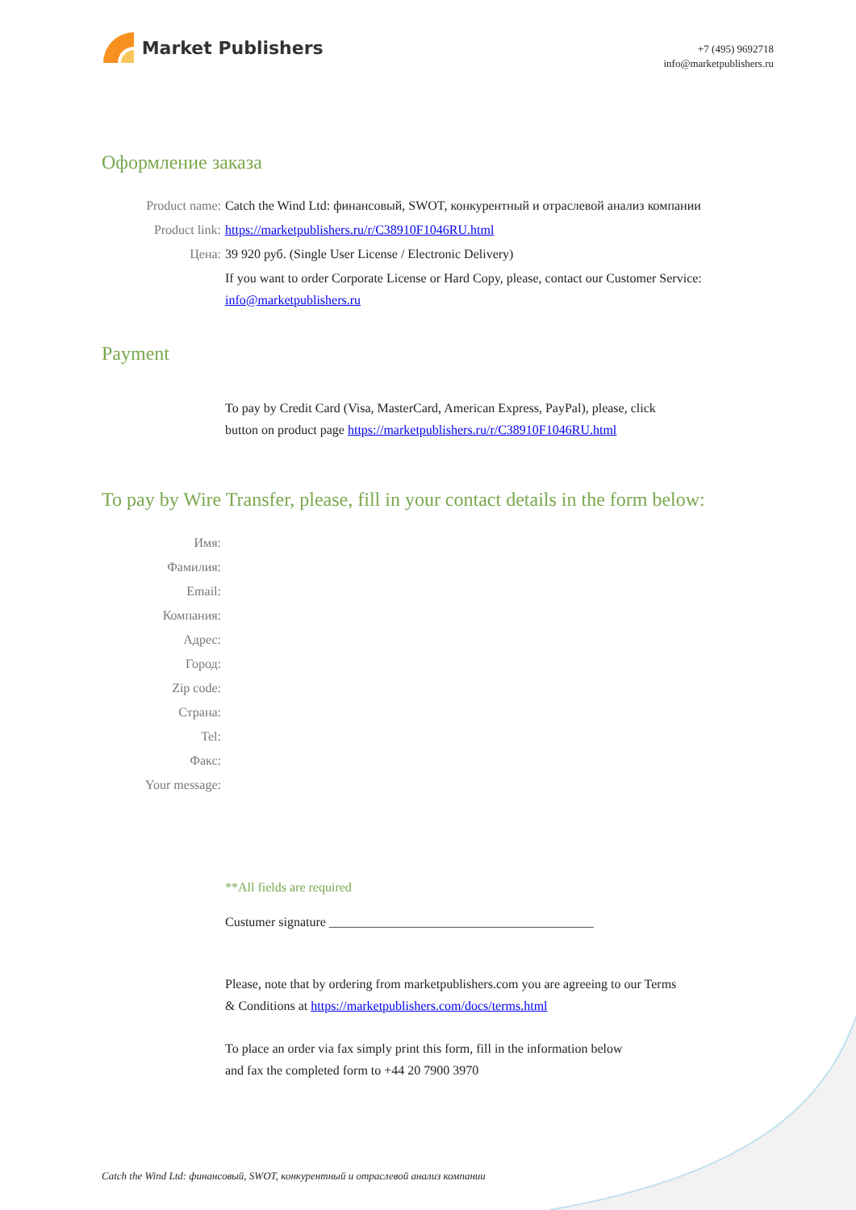Market Publishers
+7 (495) 9692718
info@marketpublishers.ru
Оформление заказа
Product name: Catch the Wind Ltd: финансовый, SWOT, конкурентный и отраслевой анализ компании
Product link: https://marketpublishers.ru/r/C38910F1046RU.html
Цена: 39 920 руб. (Single User License / Electronic Delivery)
If you want to order Corporate License or Hard Copy, please, contact our Customer Service:
info@marketpublishers.ru
Payment
To pay by Credit Card (Visa, MasterCard, American Express, PayPal), please, click
button on product page https://marketpublishers.ru/r/C38910F1046RU.html
To pay by Wire Transfer, please, fill in your contact details in the form below:
Имя:
Фамилия:
Email:
Компания:
Адрес:
Город:
Zip code:
Страна:
Tel:
Факс:
Your message:
**All fields are required
Custumer signature _________________________________________
Please, note that by ordering from marketpublishers.com you are agreeing to our Terms
& Conditions at https://marketpublishers.com/docs/terms.html
To place an order via fax simply print this form, fill in the information below
and fax the completed form to +44 20 7900 3970
Catch the Wind Ltd: финансовый, SWOT, конкурентный и отраслевой анализ компании